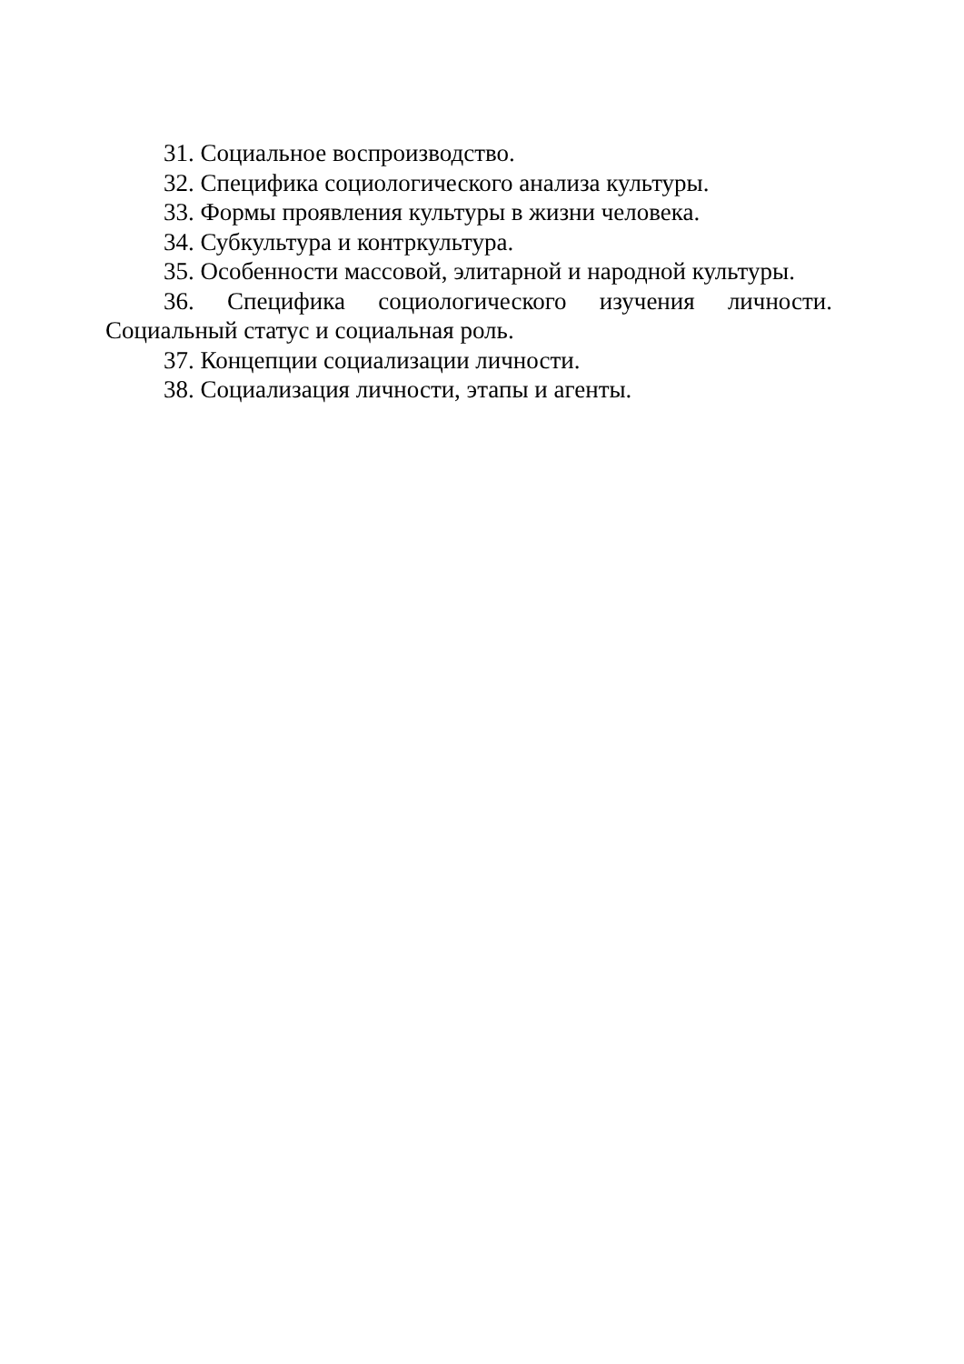31. Социальное воспроизводство.
32. Специфика социологического анализа культуры.
33. Формы проявления культуры в жизни человека.
34. Субкультура и контркультура.
35. Особенности массовой, элитарной и народной культуры.
36. Специфика социологического изучения личности. Социальный статус и социальная роль.
37. Концепции социализации личности.
38. Социализация личности, этапы и агенты.